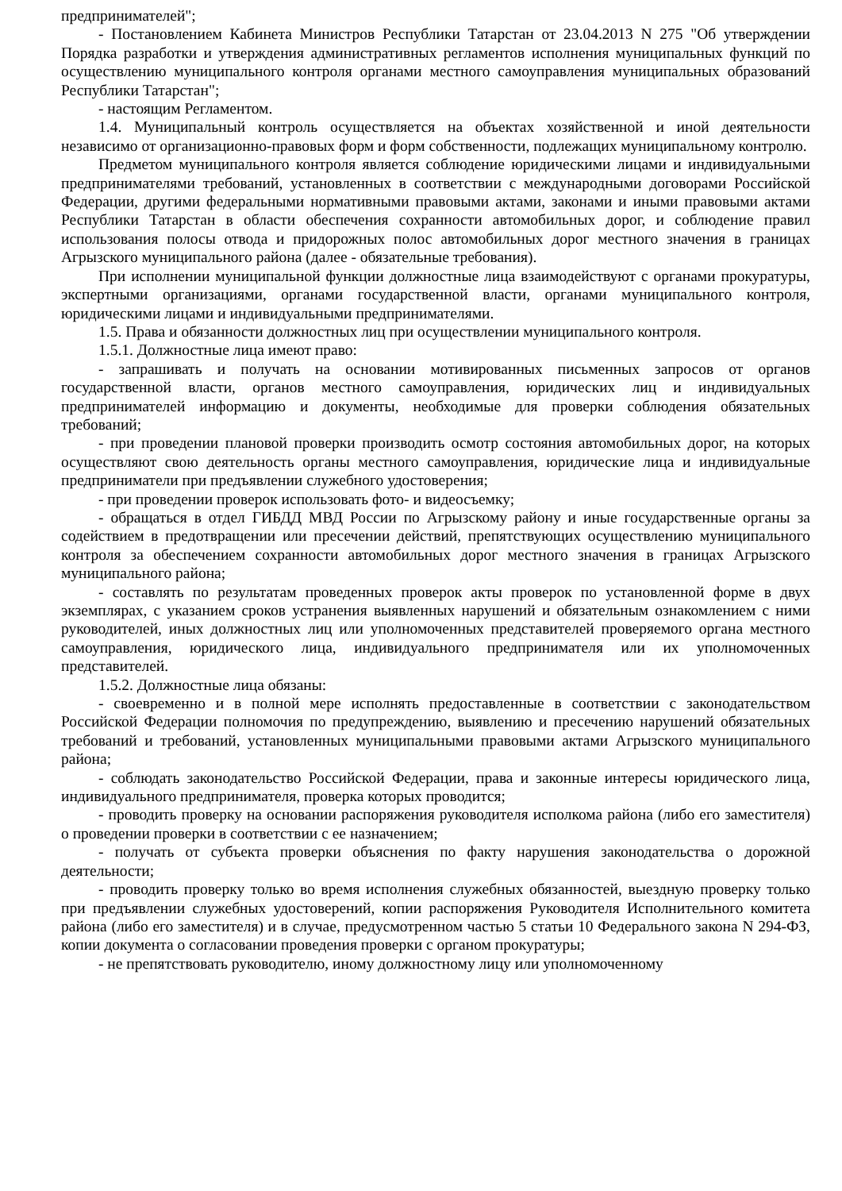предпринимателей";
- Постановлением Кабинета Министров Республики Татарстан от 23.04.2013 N 275 "Об утверждении Порядка разработки и утверждения административных регламентов исполнения муниципальных функций по осуществлению муниципального контроля органами местного самоуправления муниципальных образований Республики Татарстан";
- настоящим Регламентом.
1.4. Муниципальный контроль осуществляется на объектах хозяйственной и иной деятельности независимо от организационно-правовых форм и форм собственности, подлежащих муниципальному контролю.
Предметом муниципального контроля является соблюдение юридическими лицами и индивидуальными предпринимателями требований, установленных в соответствии с международными договорами Российской Федерации, другими федеральными нормативными правовыми актами, законами и иными правовыми актами Республики Татарстан в области обеспечения сохранности автомобильных дорог, и соблюдение правил использования полосы отвода и придорожных полос автомобильных дорог местного значения в границах Агрызского муниципального района (далее - обязательные требования).
При исполнении муниципальной функции должностные лица взаимодействуют с органами прокуратуры, экспертными организациями, органами государственной власти, органами муниципального контроля, юридическими лицами и индивидуальными предпринимателями.
1.5. Права и обязанности должностных лиц при осуществлении муниципального контроля.
1.5.1. Должностные лица имеют право:
- запрашивать и получать на основании мотивированных письменных запросов от органов государственной власти, органов местного самоуправления, юридических лиц и индивидуальных предпринимателей информацию и документы, необходимые для проверки соблюдения обязательных требований;
- при проведении плановой проверки производить осмотр состояния автомобильных дорог, на которых осуществляют свою деятельность органы местного самоуправления, юридические лица и индивидуальные предприниматели при предъявлении служебного удостоверения;
- при проведении проверок использовать фото- и видеосъемку;
- обращаться в отдел ГИБДД МВД России по Агрызскому району и иные государственные органы за содействием в предотвращении или пресечении действий, препятствующих осуществлению муниципального контроля за обеспечением сохранности автомобильных дорог местного значения в границах Агрызского муниципального района;
- составлять по результатам проведенных проверок акты проверок по установленной форме в двух экземплярах, с указанием сроков устранения выявленных нарушений и обязательным ознакомлением с ними руководителей, иных должностных лиц или уполномоченных представителей проверяемого органа местного самоуправления, юридического лица, индивидуального предпринимателя или их уполномоченных представителей.
1.5.2. Должностные лица обязаны:
- своевременно и в полной мере исполнять предоставленные в соответствии с законодательством Российской Федерации полномочия по предупреждению, выявлению и пресечению нарушений обязательных требований и требований, установленных муниципальными правовыми актами Агрызского муниципального района;
- соблюдать законодательство Российской Федерации, права и законные интересы юридического лица, индивидуального предпринимателя, проверка которых проводится;
- проводить проверку на основании распоряжения руководителя исполкома района (либо его заместителя) о проведении проверки в соответствии с ее назначением;
- получать от субъекта проверки объяснения по факту нарушения законодательства о дорожной деятельности;
- проводить проверку только во время исполнения служебных обязанностей, выездную проверку только при предъявлении служебных удостоверений, копии распоряжения Руководителя Исполнительного комитета района (либо его заместителя) и в случае, предусмотренном частью 5 статьи 10 Федерального закона N 294-ФЗ, копии документа о согласовании проведения проверки с органом прокуратуры;
- не препятствовать руководителю, иному должностному лицу или уполномоченному